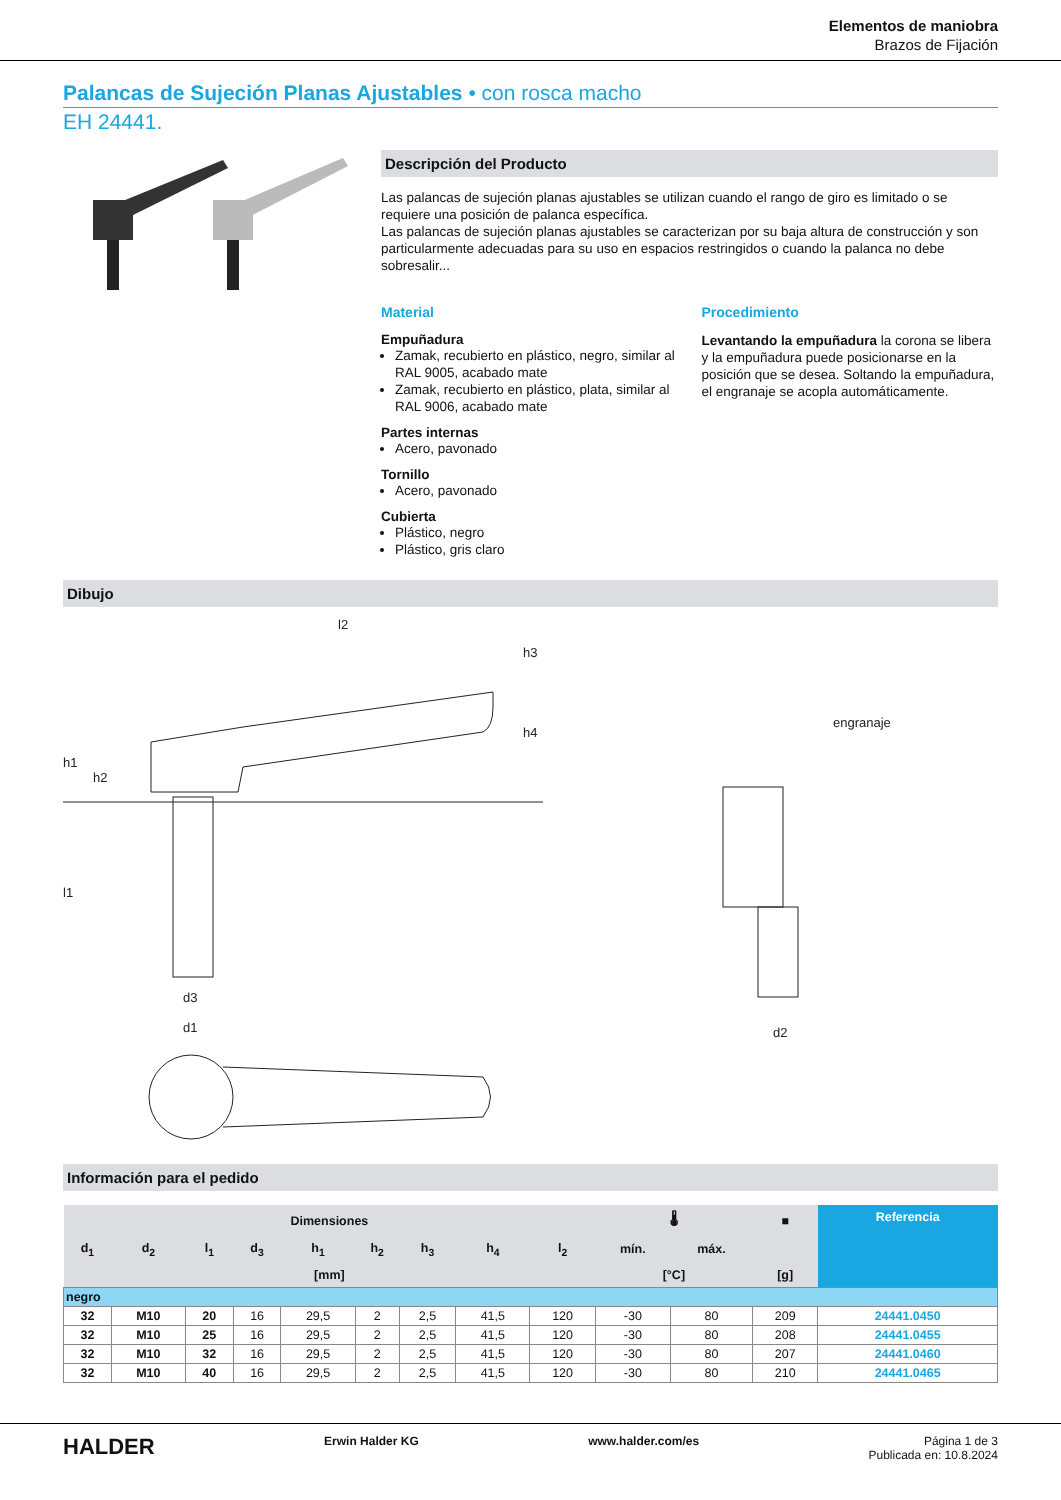Elementos de maniobra
Brazos de Fijación
Palancas de Sujeción Planas Ajustables • con rosca macho
EH 24441.
Descripción del Producto
Las palancas de sujeción planas ajustables se utilizan cuando el rango de giro es limitado o se requiere una posición de palanca específica.
Las palancas de sujeción planas ajustables se caracterizan por su baja altura de construcción y son particularmente adecuadas para su uso en espacios restringidos o cuando la palanca no debe sobresalir...
Material
Empuñadura
Zamak, recubierto en plástico, negro, similar al RAL 9005, acabado mate
Zamak, recubierto en plástico, plata, similar al RAL 9006, acabado mate
Partes internas
Acero, pavonado
Tornillo
Acero, pavonado
Cubierta
Plástico, negro
Plástico, gris claro
Procedimiento
Levantando la empuñadura la corona se libera y la empuñadura puede posicionarse en la posición que se desea. Soltando la empuñadura, el engranaje se acopla automáticamente.
Dibujo
l2
h1
h2
l1
d3
d1
h4
h3
engranaje
d2
Información para el pedido
| Dimensiones | | | | | | | | | 🌡 | | ■ | Referencia |
| --- | --- | --- | --- | --- | --- | --- | --- | --- | --- | --- | --- | --- |
| d<sub>1</sub> | d<sub>2</sub> | l<sub>1</sub> | d<sub>3</sub> | h<sub>1</sub> | h<sub>2</sub> | h<sub>3</sub> | h<sub>4</sub> | l<sub>2</sub> | mín. | máx. | | |
| [mm] | | | | | | | | | [°C] | | [g] | |
| negro | | | | | | | | | | | | |
| 32 | M10 | 20 | 16 | 29,5 | 2 | 2,5 | 41,5 | 120 | -30 | 80 | 209 | 24441.0450 |
| 32 | M10 | 25 | 16 | 29,5 | 2 | 2,5 | 41,5 | 120 | -30 | 80 | 208 | 24441.0455 |
| 32 | M10 | 32 | 16 | 29,5 | 2 | 2,5 | 41,5 | 120 | -30 | 80 | 207 | 24441.0460 |
| 32 | M10 | 40 | 16 | 29,5 | 2 | 2,5 | 41,5 | 120 | -30 | 80 | 210 | 24441.0465 |
HALDER Erwin Halder KG www.halder.com/es Página 1 de 3
Publicada en: 10.8.2024